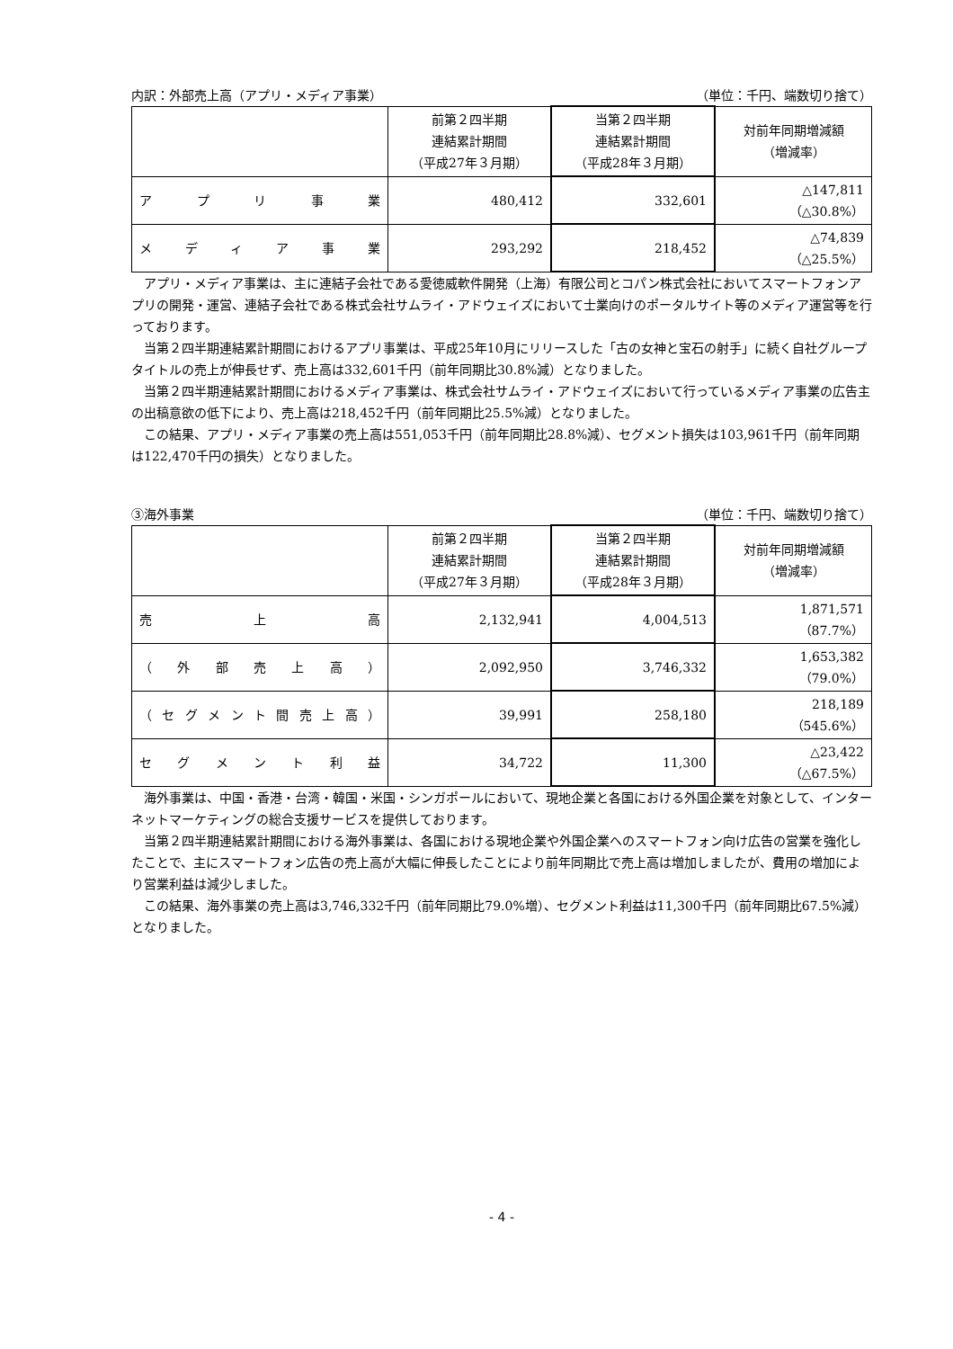内訳：外部売上高（アプリ・メディア事業） （単位：千円、端数切り捨て）
| | 前第２四半期 連結累計期間 （平成27年３月期） | 当第２四半期 連結累計期間 （平成28年３月期） | 対前年同期増減額 （増減率） |
| --- | --- | --- | --- |
| アプリ事業 | 480,412 | 332,601 | △147,811 （△30.8%） |
| メディア事業 | 293,292 | 218,452 | △74,839 （△25.5%） |
アプリ・メディア事業は、主に連結子会社である愛徳威軟件開発（上海）有限公司とコパン株式会社においてスマートフォンアプリの開発・運営、連結子会社である株式会社サムライ・アドウェイズにおいて士業向けのポータルサイト等のメディア運営等を行っております。
当第２四半期連結累計期間におけるアプリ事業は、平成25年10月にリリースした「古の女神と宝石の射手」に続く自社グループタイトルの売上が伸長せず、売上高は332,601千円（前年同期比30.8%減）となりました。
当第２四半期連結累計期間におけるメディア事業は、株式会社サムライ・アドウェイズにおいて行っているメディア事業の広告主の出稿意欲の低下により、売上高は218,452千円（前年同期比25.5%減）となりました。
この結果、アプリ・メディア事業の売上高は551,053千円（前年同期比28.8%減）、セグメント損失は103,961千円（前年同期は122,470千円の損失）となりました。
③海外事業 （単位：千円、端数切り捨て）
| | 前第２四半期 連結累計期間 （平成27年３月期） | 当第２四半期 連結累計期間 （平成28年３月期） | 対前年同期増減額 （増減率） |
| --- | --- | --- | --- |
| 売上高 | 2,132,941 | 4,004,513 | 1,871,571 （87.7%） |
| （外部売上高） | 2,092,950 | 3,746,332 | 1,653,382 （79.0%） |
| （セグメント間売上高） | 39,991 | 258,180 | 218,189 （545.6%） |
| セグメント利益 | 34,722 | 11,300 | △23,422 （△67.5%） |
海外事業は、中国・香港・台湾・韓国・米国・シンガポールにおいて、現地企業と各国における外国企業を対象として、インターネットマーケティングの総合支援サービスを提供しております。
当第２四半期連結累計期間における海外事業は、各国における現地企業や外国企業へのスマートフォン向け広告の営業を強化したことで、主にスマートフォン広告の売上高が大幅に伸長したことにより前年同期比で売上高は増加しましたが、費用の増加により営業利益は減少しました。
この結果、海外事業の売上高は3,746,332千円（前年同期比79.0%増）、セグメント利益は11,300千円（前年同期比67.5%減）となりました。
- 4 -